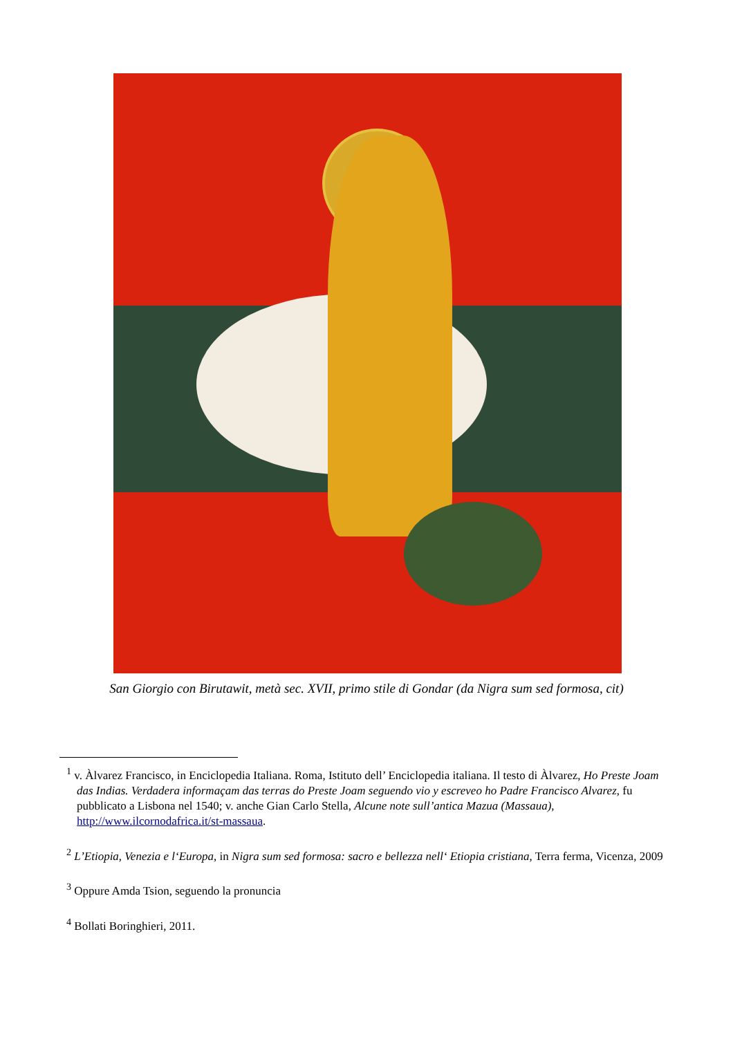San Giorgio con Birutawit, metà sec. XVII, primo stile di Gondar (da Nigra sum sed formosa, cit)
<sup>1</sup> v. Àlvarez Francisco, in Enciclopedia Italiana. Roma, Istituto dell’ Enciclopedia italiana. Il testo di Àlvarez, Ho Preste Joam das Indias. Verdadera informaçam das terras do Preste Joam seguendo vio y escreveo ho Padre Francisco Alvarez, fu pubblicato a Lisbona nel 1540; v. anche Gian Carlo Stella, Alcune note sull’antica Mazua (Massaua), http://www.ilcornodafrica.it/st-massaua.
<sup>2</sup> L’Etiopia, Venezia e l‘Europa, in Nigra sum sed formosa: sacro e bellezza nell‘ Etiopia cristiana, Terra ferma, Vicenza, 2009
<sup>3</sup> Oppure Amda Tsion, seguendo la pronuncia
<sup>4</sup> Bollati Boringhieri, 2011.